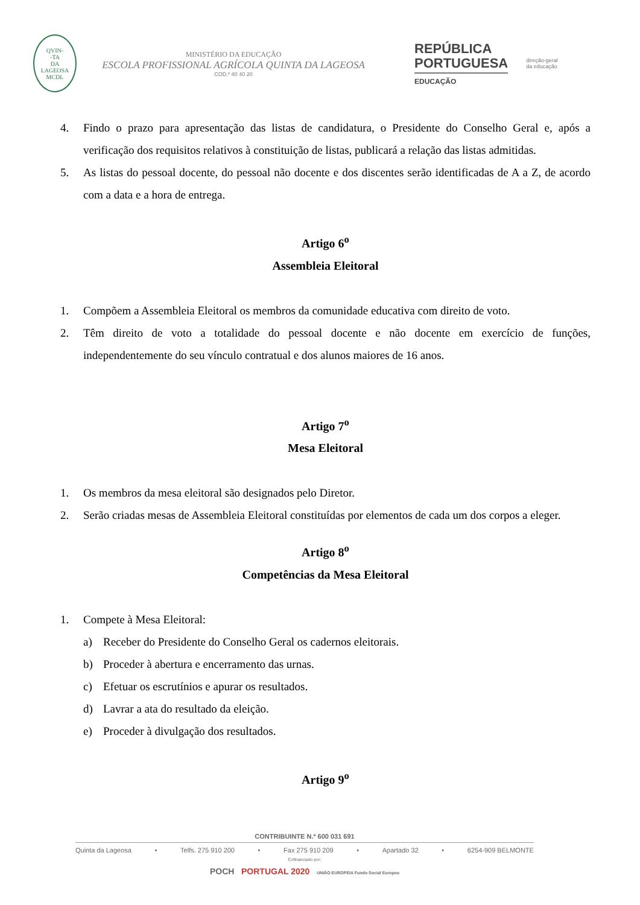QVIN-
-TA
DA
LAGEOSA
MCDL
MINISTÉRIO DA EDUCAÇÃO
ESCOLA PROFISSIONAL AGRÍCOLA QUINTA DA LAGEOSA
COD.º 40 40 20
REPÚBLICA
PORTUGUESA
EDUCAÇÃO
direção-geral
da educação
4. Findo o prazo para apresentação das listas de candidatura, o Presidente do Conselho Geral e, após a verificação dos requisitos relativos à constituição de listas, publicará a relação das listas admitidas.
5. As listas do pessoal docente, do pessoal não docente e dos discentes serão identificadas de A a Z, de acordo com a data e a hora de entrega.
Artigo 6<sup>o</sup>
Assembleia Eleitoral
1. Compõem a Assembleia Eleitoral os membros da comunidade educativa com direito de voto.
2. Têm direito de voto a totalidade do pessoal docente e não docente em exercício de funções, independentemente do seu vínculo contratual e dos alunos maiores de 16 anos.
Artigo 7<sup>o</sup>
Mesa Eleitoral
1. Os membros da mesa eleitoral são designados pelo Diretor.
2. Serão criadas mesas de Assembleia Eleitoral constituídas por elementos de cada um dos corpos a eleger.
Artigo 8<sup>o</sup>
Competências da Mesa Eleitoral
1. Compete à Mesa Eleitoral:
a) Receber do Presidente do Conselho Geral os cadernos eleitorais.
b) Proceder à abertura e encerramento das urnas.
c) Efetuar os escrutínios e apurar os resultados.
d) Lavrar a ata do resultado da eleição.
e) Proceder à divulgação dos resultados.
Artigo 9<sup>o</sup>
CONTRIBUINTE N.º 600 031 691
Quinta da Lageosa • Telfs. 275 910 200 • Fax 275 910 209 • Apartado 32 • 6254-909 BELMONTE
Cofinanciado por:
POCH PORTUGAL 2020 UNIÃO EUROPEIA Fundo Social Europeu